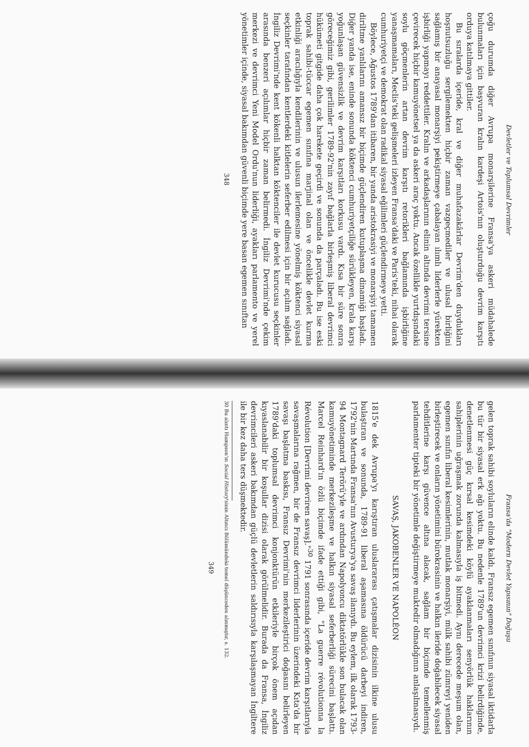Devletler ve Toplumsal Devrimler
çoğu durumda diğer Avrupa monarşilerine Fransa'ya askeri müdahalede bulunmaları için başvuran kralın kardeşi Artois'nın oluşturduğu devrim karşıtı orduya katılmaya gittiler.
Bu sıralarda içeride, kral ve diğer muhafazakârlar Devrim'den duydukları hoşnutsuzluğu sergilemekten hiçbir zaman vazgeçmediler ve ulusal birliğini sağlamış bir anayasal monarşiyi pekiştirmeye çabalayan ılımlı liderlerle yürekten işbirliği yapmayı reddettiler. Kralın ve arkadaşlarının elinin altında devrimi tersine çevirecek hiçbir kamuyönetsel ya da askeri araç yoktu. Ancak özellikle yurtdışındaki soylu göçmenlerin artan devrim karşıtı retorikleri bağlamında işbirliğine yanaşmamaları, Meclis'teki gelişmeleri izleyen Fransa'daki ve Paris'teki, nihai olarak cumhuriyetçi ve demokrat olan radikal siyasal eğilimleri güçlendirmeye yetti.
Böylece, Ağustos 1789'dan itibaren, bir yanda aristokrasiyi ve monarşiyi tamamen diriltme yanlılarını amansız bir biçimde güçlendiren kutuplaşma dinamiği başladı. Diğer yanda ise, eninde sonunda köktenci cumhuriyetçiliğe sürükleyen, krala karşı yoğunlaşan güvensizlik ve devrim karşıtları korkusu vardı. Kısa bir süre sonra göreceğimiz gibi, gerilimler 1789-92'nin zayıf bağlarla birleşmiş liberal devrimci hükümeti gitgide daha çok harekete geçirdi ve sonunda da parçaladı. Bu ise eski toprak sahibi-tüccar egemen sınıfına marjinal olan ve öncelikle devlet kurma etkinliği aracılığıyla kendilerinin ve ulusun ilerlemesine yönelmiş köktenci siyasal seçkinler tarafından kentlerdeki kitlelerin seferber edilmesi için bir açılım sağladı. İngiliz Devrimi'nde kent kökenli halktan köktenciler ile devlet kurucusu seçkinler arasında benzeri açılımlar hiçbir zaman belirmedi. İngiliz Devrimi'nde çekim merkezi ve devrimci Yeni Model Ordu'nun liderliği, ayakları parlamento ve yerel yönetimler içinde, siyasal bakımdan güvenli biçimde yere basan egemen sınıftan
348
Fransa'da "Modern Devlet Yapısının" Doğuşu
gelen toprak sahibi soyluların elinde kaldı. Fransız egemen sınıfının siyasal iktidarla bu tür bir siyasal erk ağı yoktu. Bu nedenle 1789'un devrimci krizi belirdiğinde, denetlenmesi güç kırsal kesimdeki köylü ayaklanmaları senyörlük haklarının sahiplerinin uğraşmak zorunda kalmasıyla iş bitmedi. Aynı derecede meşum olan, egemen sınıfın liberal kesimlerinin, mutlak monarşiyi, mülk sahibi zümreyi yeniden birleştirecek ve onların yönetimini bürokrasinin ve halkın ileride doğabilecek siyasal tehditlerine karşı güvence altına alacak, sağlam bir biçimde temellenmiş parlamenter tipteki bir yönetimle değiştirmeye muktedir olmadığının anlaşılmasıydı.
SAVAŞ, JAKOBENLER VE NAPOLÉON
1815'e dek Avrupa'yı karıştıran uluslararası çatışmalar dizisinin ilkine ulusu bulaştıran ve sonunda, 1789-91 liberal aşamasına öldürücü darbeyi indiren, 1792'nin Martında Fransa'nın Avusturya'ya savaş ilanıydı. Bu eylem, ilk olarak 1793-94 Montagnard Terörü'yle ve ardından Napolyoncu diktatörlükle son bulacak olan kamuyönetiminde merkezileşme ve halkın siyasal seferberliği sürecini başlattı. Marcel Reinhard'ın özlü biçimde ifade ettiği gibi, "La guerre révolutionna la Révolution [Devrimi devriren savaş]."<sup>30</sup> 1791 sonrasında içeride devrim karşıtlarıyla savaşmalarına rağmen, bir de Fransız devrimci liderlerinin üzerindeki Kıta'da bir savaşı başlatma baskısı, Fransız Devrimi'nin merkezileştirici doğasını belirleyen 1789'daki toplumsal devrimci konjonktürün etkileriyle birçok önem açıdan kıyaslanabilir bir koşullar dizisi olarak görülmelidir. Burada da Fransa, İngiliz devrimcileri askeri bakımdan güçlü devletlerin saldırısıyla karşılaşmayan İngiltere ile bir kez daha ters düşmektedir.
30 Bu alıntı Hampson'ın Social History'sinin Altıncı Bölümündeki temel düşünceden alınmıştır, s. 132.
349